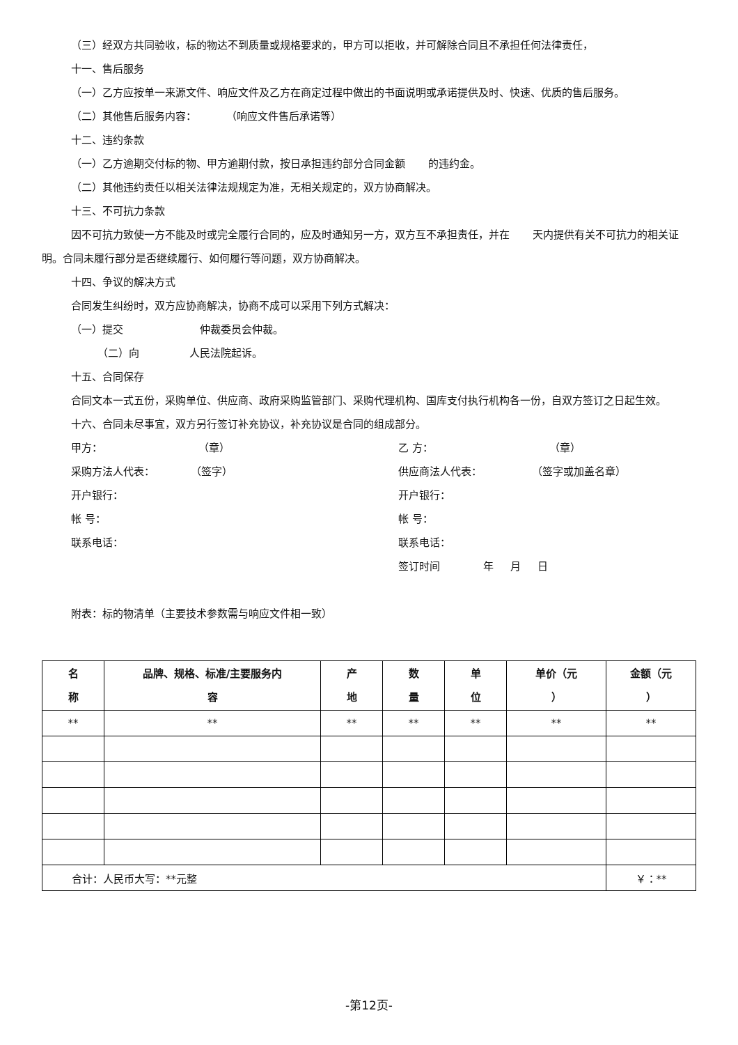（三）经双方共同验收，标的物达不到质量或规格要求的，甲方可以拒收，并可解除合同且不承担任何法律责任，
十一、售后服务
（一）乙方应按单一来源文件、响应文件及乙方在商定过程中做出的书面说明或承诺提供及时、快速、优质的售后服务。
（二）其他售后服务内容： （响应文件售后承诺等）
十二、违约条款
（一）乙方逾期交付标的物、甲方逾期付款，按日承担违约部分合同金额 的违约金。
（二）其他违约责任以相关法律法规规定为准，无相关规定的，双方协商解决。
十三、不可抗力条款
因不可抗力致使一方不能及时或完全履行合同的，应及时通知另一方，双方互不承担责任，并在 天内提供有关不可抗力的相关证明。合同未履行部分是否继续履行、如何履行等问题，双方协商解决。
十四、争议的解决方式
合同发生纠纷时，双方应协商解决，协商不成可以采用下列方式解决：
（一）提交 仲裁委员会仲裁。
（二）向 人民法院起诉。
十五、合同保存
合同文本一式五份，采购单位、供应商、政府采购监管部门、采购代理机构、国库支付执行机构各一份，自双方签订之日起生效。
十六、合同未尽事宜，双方另行签订补充协议，补充协议是合同的组成部分。
甲方： （章）
乙 方： （章）
采购方法人代表： （签字）
供应商法人代表： （签字或加盖名章）
开户银行： 开户银行：
帐 号： 帐 号：
联系电话： 联系电话：
签订时间 年 月 日
附表：标的物清单（主要技术参数需与响应文件相一致）
| 名 称 | 品牌、规格、标准/主要服务内 容 | 产 地 | 数 量 | 单 位 | 单价（元 ） | 金额（元 ） |
| --- | --- | --- | --- | --- | --- | --- |
| ** | ** | ** | ** | ** | ** | ** |
| 合计：人民币大写：**元整 | | | | | | ￥：** |
-第12页-